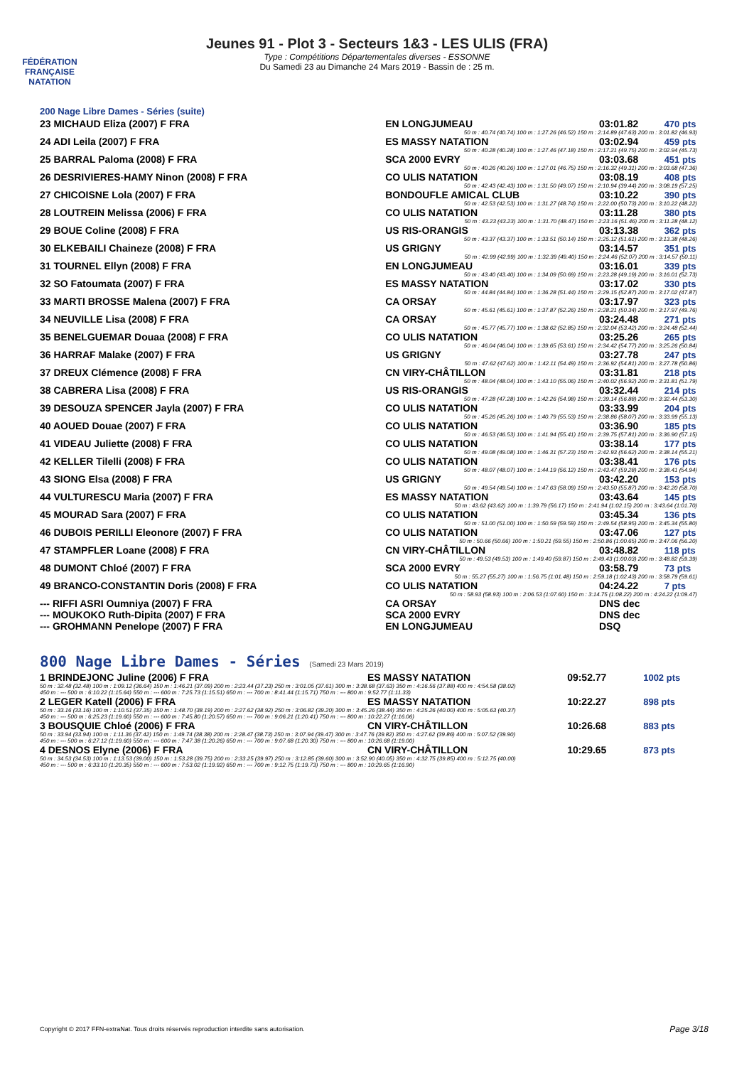FÉDÉRATION FRANÇAISE NATATION
Jeunes 91 - Plot 3 - Secteurs 1&3 - LES ULIS (FRA)
Type : Compétitions Départementales diverses - ESSONNE
Du Samedi 23 au Dimanche 24 Mars 2019 - Bassin de : 25 m.
200 Nage Libre Dames - Séries (suite)
| 23 MICHAUD Eliza (2007) F FRA | EN LONGJUMEAU | 03:01.82 | 470 pts |
| 50 m : 40.74 (40.74) 100 m : 1:27.26 (46.52) 150 m : 2:14.89 (47.63) 200 m : 3:01.82 (46.93) | | | |
| 24 ADI Leila (2007) F FRA | ES MASSY NATATION | 03:02.94 | 459 pts |
| 50 m : 40.28 (40.28) 100 m : 1:27.46 (47.18) 150 m : 2:17.21 (49.75) 200 m : 3:02.94 (45.73) | | | |
| 25 BARRAL Paloma (2008) F FRA | SCA 2000 EVRY | 03:03.68 | 451 pts |
| 50 m : 40.26 (40.26) 100 m : 1:27.01 (46.75) 150 m : 2:16.32 (49.31) 200 m : 3:03.68 (47.36) | | | |
| 26 DESRIVIERES-HAMY Ninon (2008) F FRA | CO ULIS NATATION | 03:08.19 | 408 pts |
| 50 m : 42.43 (42.43) 100 m : 1:31.50 (49.07) 150 m : 2:10.94 (39.44) 200 m : 3:08.19 (57.25) | | | |
| 27 CHICOISNE Lola (2007) F FRA | BONDOUFLE AMICAL CLUB | 03:10.22 | 390 pts |
| 50 m : 42.53 (42.53) 100 m : 1:31.27 (48.74) 150 m : 2:22.00 (50.73) 200 m : 3:10.22 (48.22) | | | |
| 28 LOUTREIN Melissa (2006) F FRA | CO ULIS NATATION | 03:11.28 | 380 pts |
| 50 m : 43.23 (43.23) 100 m : 1:31.70 (48.47) 150 m : 2:23.16 (51.46) 200 m : 3:11.28 (48.12) | | | |
| 29 BOUE Coline (2008) F FRA | US RIS-ORANGIS | 03:13.38 | 362 pts |
| 50 m : 43.37 (43.37) 100 m : 1:33.51 (50.14) 150 m : 2:25.12 (51.61) 200 m : 3:13.38 (48.26) | | | |
| 30 ELKEBAILI Chaineze (2008) F FRA | US GRIGNY | 03:14.57 | 351 pts |
| 50 m : 42.99 (42.99) 100 m : 1:32.39 (49.40) 150 m : 2:24.46 (52.07) 200 m : 3:14.57 (50.11) | | | |
| 31 TOURNEL Ellyn (2008) F FRA | EN LONGJUMEAU | 03:16.01 | 339 pts |
| 50 m : 43.40 (43.40) 100 m : 1:34.09 (50.69) 150 m : 2:23.28 (49.19) 200 m : 3:16.01 (52.73) | | | |
| 32 SO Fatoumata (2007) F FRA | ES MASSY NATATION | 03:17.02 | 330 pts |
| 50 m : 44.84 (44.84) 100 m : 1:36.28 (51.44) 150 m : 2:29.15 (52.87) 200 m : 3:17.02 (47.87) | | | |
| 33 MARTI BROSSE Malena (2007) F FRA | CA ORSAY | 03:17.97 | 323 pts |
| 50 m : 45.61 (45.61) 100 m : 1:37.87 (52.26) 150 m : 2:28.21 (50.34) 200 m : 3:17.97 (49.76) | | | |
| 34 NEUVILLE Lisa (2008) F FRA | CA ORSAY | 03:24.48 | 271 pts |
| 50 m : 45.77 (45.77) 100 m : 1:38.62 (52.85) 150 m : 2:32.04 (53.42) 200 m : 3:24.48 (52.44) | | | |
| 35 BENELGUEMAR Douaa (2008) F FRA | CO ULIS NATATION | 03:25.26 | 265 pts |
| 50 m : 46.04 (46.04) 100 m : 1:39.65 (53.61) 150 m : 2:34.42 (54.77) 200 m : 3:25.26 (50.84) | | | |
| 36 HARRAF Malake (2007) F FRA | US GRIGNY | 03:27.78 | 247 pts |
| 50 m : 47.62 (47.62) 100 m : 1:42.11 (54.49) 150 m : 2:36.92 (54.81) 200 m : 3:27.78 (50.86) | | | |
| 37 DREUX Clémence (2008) F FRA | CN VIRY-CHÂTILLON | 03:31.81 | 218 pts |
| 50 m : 48.04 (48.04) 100 m : 1:43.10 (55.06) 150 m : 2:40.02 (56.92) 200 m : 3:31.81 (51.79) | | | |
| 38 CABRERA Lisa (2008) F FRA | US RIS-ORANGIS | 03:32.44 | 214 pts |
| 50 m : 47.28 (47.28) 100 m : 1:42.26 (54.98) 150 m : 2:39.14 (56.88) 200 m : 3:32.44 (53.30) | | | |
| 39 DESOUZA SPENCER Jayla (2007) F FRA | CO ULIS NATATION | 03:33.99 | 204 pts |
| 50 m : 45.26 (45.26) 100 m : 1:40.79 (55.53) 150 m : 2:38.86 (58.07) 200 m : 3:33.99 (55.13) | | | |
| 40 AOUED Douae (2007) F FRA | CO ULIS NATATION | 03:36.90 | 185 pts |
| 50 m : 46.53 (46.53) 100 m : 1:41.94 (55.41) 150 m : 2:39.75 (57.81) 200 m : 3:36.90 (57.15) | | | |
| 41 VIDEAU Juliette (2008) F FRA | CO ULIS NATATION | 03:38.14 | 177 pts |
| 50 m : 49.08 (49.08) 100 m : 1:46.31 (57.23) 150 m : 2:42.93 (56.62) 200 m : 3:38.14 (55.21) | | | |
| 42 KELLER Tilelli (2008) F FRA | CO ULIS NATATION | 03:38.41 | 176 pts |
| 50 m : 48.07 (48.07) 100 m : 1:44.19 (56.12) 150 m : 2:43.47 (59.28) 200 m : 3:38.41 (54.94) | | | |
| 43 SIONG Elsa (2008) F FRA | US GRIGNY | 03:42.20 | 153 pts |
| 50 m : 49.54 (49.54) 100 m : 1:47.63 (58.09) 150 m : 2:43.50 (55.87) 200 m : 3:42.20 (58.70) | | | |
| 44 VULTURESCU Maria (2007) F FRA | ES MASSY NATATION | 03:43.64 | 145 pts |
| 50 m : 43.62 (43.62) 100 m : 1:39.79 (56.17) 150 m : 2:41.94 (1:02.15) 200 m : 3:43.64 (1:01.70) | | | |
| 45 MOURAD Sara (2007) F FRA | CO ULIS NATATION | 03:45.34 | 136 pts |
| 50 m : 51.00 (51.00) 100 m : 1:50.59 (59.59) 150 m : 2:49.54 (58.95) 200 m : 3:45.34 (55.80) | | | |
| 46 DUBOIS PERILLI Eleonore (2007) F FRA | CO ULIS NATATION | 03:47.06 | 127 pts |
| 50 m : 50.66 (50.66) 100 m : 1:50.21 (59.55) 150 m : 2:50.86 (1:00.65) 200 m : 3:47.06 (56.20) | | | |
| 47 STAMPFLER Loane (2008) F FRA | CN VIRY-CHÂTILLON | 03:48.82 | 118 pts |
| 50 m : 49.53 (49.53) 100 m : 1:49.40 (59.87) 150 m : 2:49.43 (1:00.03) 200 m : 3:48.82 (59.39) | | | |
| 48 DUMONT Chloé (2007) F FRA | SCA 2000 EVRY | 03:58.79 | 73 pts |
| 50 m : 55.27 (55.27) 100 m : 1:56.75 (1:01.48) 150 m : 2:59.18 (1:02.43) 200 m : 3:58.79 (59.61) | | | |
| 49 BRANCO-CONSTANTIN Doris (2008) F FRA | CO ULIS NATATION | 04:24.22 | 7 pts |
| 50 m : 58.93 (58.93) 100 m : 2:06.53 (1:07.60) 150 m : 3:14.75 (1:08.22) 200 m : 4:24.22 (1:09.47) | | | |
| --- RIFFI ASRI Oumniya (2007) F FRA | CA ORSAY | DNS dec | |
| --- MOUKOKO Ruth-Dipita (2007) F FRA | SCA 2000 EVRY | DNS dec | |
| --- GROHMANN Penelope (2007) F FRA | EN LONGJUMEAU | DSQ | |
800 Nage Libre Dames - Séries (Samedi 23 Mars 2019)
| 1 BRINDEJONC Juline (2006) F FRA | ES MASSY NATATION | 09:52.77 | 1002 pts |
| 50 m : 32.48 (32.48) 100 m : 1:09.12 (36.64) 150 m : 1:46.21 (37.09) 200 m : 2:23.44 (37.23) 250 m : 3:01.05 (37.61) 300 m : 3:38.68 (37.63) 350 m : 4:16.56 (37.88) 400 m : 4:54.58 (38.02) 450 m : --- 500 m : 6:10.22 (1:15.64) 550 m : --- 600 m : 7:25.73 (1:15.51) 650 m : --- 700 m : 8:41.44 (1:15.71) 750 m : --- 800 m : 9:52.77 (1:11.33) | | | |
| 2 LEGER Katell (2006) F FRA | ES MASSY NATATION | 10:22.27 | 898 pts |
| 50 m : 33.16 (33.16) 100 m : 1:10.51 (37.35) 150 m : 1:48.70 (38.19) 200 m : 2:27.62 (38.92) 250 m : 3:06.82 (39.20) 300 m : 3:45.26 (38.44) 350 m : 4:25.26 (40.00) 400 m : 5:05.63 (40.37) 450 m : --- 500 m : 6:25.23 (1:19.60) 550 m : --- 600 m : 7:45.80 (1:20.57) 650 m : --- 700 m : 9:06.21 (1:20.41) 750 m : --- 800 m : 10:22.27 (1:16.06) | | | |
| 3 BOUSQUIE Chloé (2006) F FRA | CN VIRY-CHÂTILLON | 10:26.68 | 883 pts |
| 50 m : 33.94 (33.94) 100 m : 1:11.36 (37.42) 150 m : 1:49.74 (38.38) 200 m : 2:28.47 (38.73) 250 m : 3:07.94 (39.47) 300 m : 3:47.76 (39.82) 350 m : 4:27.62 (39.86) 400 m : 5:07.52 (39.90) 450 m : --- 500 m : 6:27.12 (1:19.60) 550 m : --- 600 m : 7:47.38 (1:20.26) 650 m : --- 700 m : 9:07.68 (1:20.30) 750 m : --- 800 m : 10:26.68 (1:19.00) | | | |
| 4 DESNOS Elyne (2006) F FRA | CN VIRY-CHÂTILLON | 10:29.65 | 873 pts |
| 50 m : 34.53 (34.53) 100 m : 1:13.53 (39.00) 150 m : 1:53.28 (39.75) 200 m : 2:33.25 (39.97) 250 m : 3:12.85 (39.60) 300 m : 3:52.90 (40.05) 350 m : 4:32.75 (39.85) 400 m : 5:12.75 (40.00) 450 m : --- 500 m : 6:33.10 (1:20.35) 550 m : --- 600 m : 7:53.02 (1:19.92) 650 m : --- 700 m : 9:12.75 (1:19.73) 750 m : --- 800 m : 10:29.65 (1:16.90) | | | |
Copyright © 2017 FFN-extraNat. Tous droits réservés reproduction interdite sans autorisation.
Page 3/18